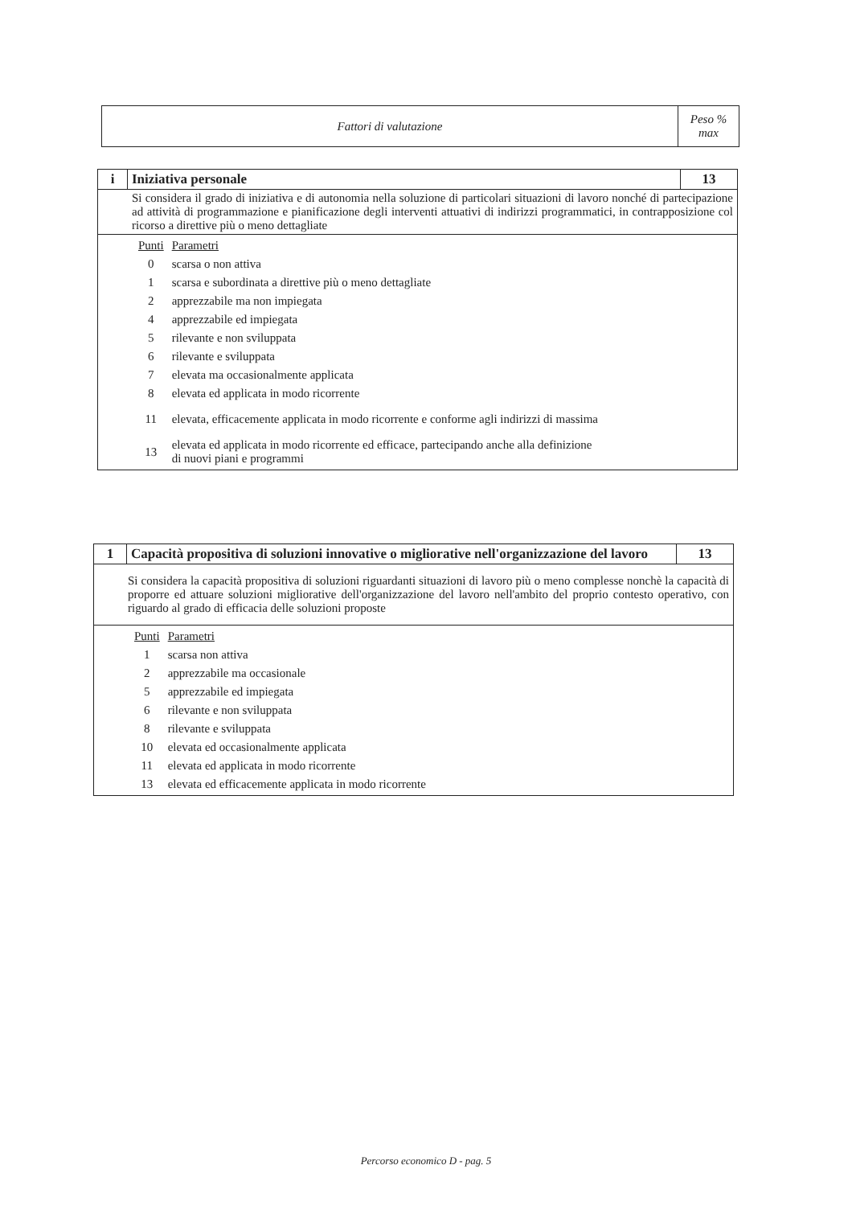| Fattori di valutazione | Peso % max |
| i | Iniziativa personale | 13 |
| Si considera il grado di iniziativa e di autonomia nella soluzione di particolari situazioni di lavoro nonché di partecipazione ad attività di programmazione e pianificazione degli interventi attuativi di indirizzi programmatici, in contrapposizione col ricorso a direttive più o meno dettagliate | | |
| / Punti / Parametri / / 0 / scarsa o non attiva / / 1 / scarsa e subordinata a direttive più o meno dettagliate / / 2 / apprezzabile ma non impiegata / / 4 / apprezzabile ed impiegata / / 5 / rilevante e non sviluppata / / 6 / rilevante e sviluppata / / 7 / elevata ma occasionalmente applicata / / 8 / elevata ed applicata in modo ricorrente / / 11 / elevata, efficacemente applicata in modo ricorrente e conforme agli indirizzi di massima / / 13 / elevata ed applicata in modo ricorrente ed efficace, partecipando anche alla definizione di nuovi piani e programmi / | | |
| 1 | Capacità propositiva di soluzioni innovative o migliorative nell'organizzazione del lavoro | 13 |
| Si considera la capacità propositiva di soluzioni riguardanti situazioni di lavoro più o meno complesse nonchè la capacità di proporre ed attuare soluzioni migliorative dell'organizzazione del lavoro nell'ambito del proprio contesto operativo, con riguardo al grado di efficacia delle soluzioni proposte | | |
| / Punti / Parametri / / 1 / scarsa non attiva / / 2 / apprezzabile ma occasionale / / 5 / apprezzabile ed impiegata / / 6 / rilevante e non sviluppata / / 8 / rilevante e sviluppata / / 10 / elevata ed occasionalmente applicata / / 11 / elevata ed applicata in modo ricorrente / / 13 / elevata ed efficacemente applicata in modo ricorrente / | | |
Percorso economico D - pag. 5